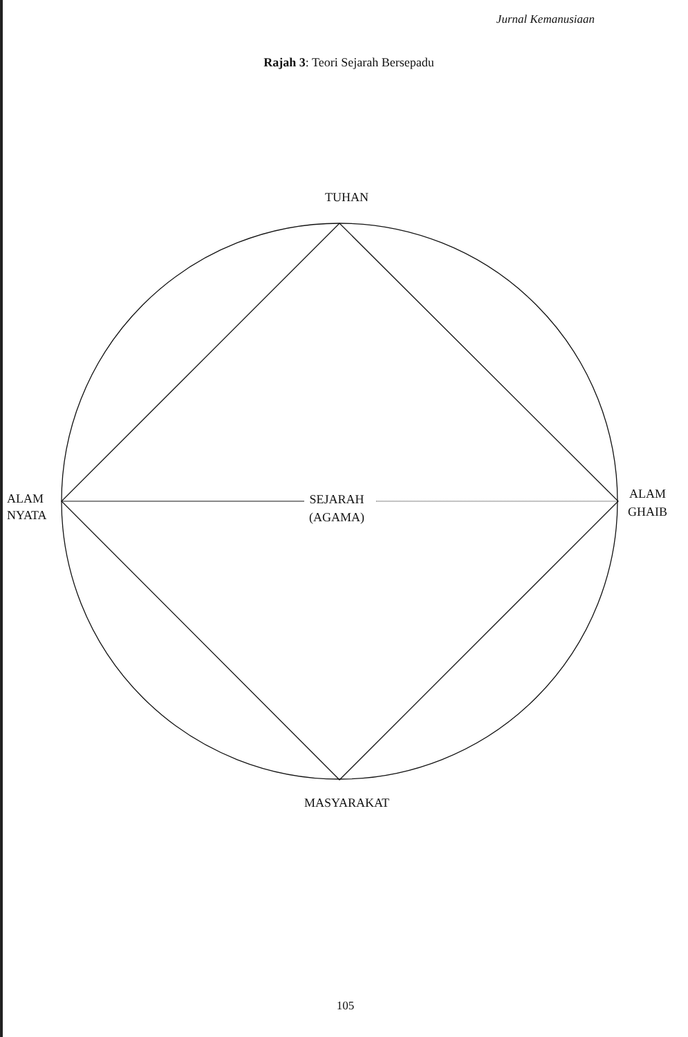Jurnal Kemanusiaan
Rajah 3: Teori Sejarah Bersepadu
TUHAN
ALAM
NYATA
SEJARAH
(AGAMA)
ALAM
GHAIB
MASYARAKAT
105